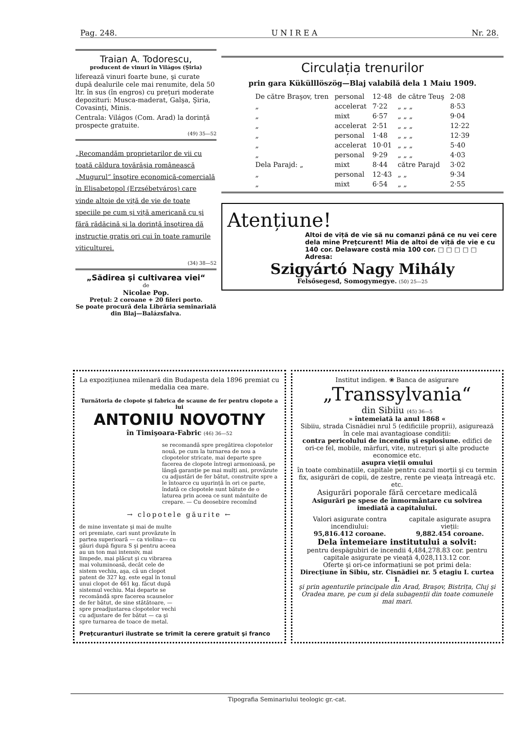Pag. 248. U N I R E A Nr. 28.
Traian A. Todorescu,
producent de vinuri în Világos (Şiria)
liferează vinuri foarte bune, şi curate după dealurile cele mai renumite, dela 50 ltr. în sus (în engros) cu prețuri moderate depozituri: Musca-maderat, Galşa, Şiria, Covasinți, Minis.
Centrala: Világos (Com. Arad) la dorință prospecte gratuite.
(49) 35—52
„Recomandăm proprietarilor de vii cu toată căldura tovărăşia românească „Mugurul“ însoțire economică-comercială în Elisabetopol (Erzsébetváros) care vinde altoie de viță de vie de toate speciile pe cum şi viță americană cu şi fără rădăcină şi la dorință însoțirea dă instrucție gratis ori cui în toate ramurile viticulturei.
(34) 38—52
„Sădirea şi cultivarea viei“
de
Nicolae Pop.
Prețul: 2 coroane + 20 fileri porto.
Se poate procură dela Librăria seminarială din Blaj—Balázsfalva.
Circulația trenurilor
prin gara Kükülllöszög—Blaj valabilă dela 1 Maiu 1909.
| De către Braşov, tren | personal | 12·48 | de către Teuş | 2·08 |
| „ | accelerat | 7·22 | „ „ „ | 8·53 |
| „ | mixt | 6·57 | „ „ „ | 9·04 |
| „ | accelerat | 2·51 | „ „ „ | 12·22 |
| „ | personal | 1·48 | „ „ „ | 12·39 |
| „ | accelerat | 10·01 | „ „ „ | 5·40 |
| „ | personal | 9·29 | „ „ „ | 4·03 |
| Dela Parajd: „ | mixt | 8·44 | către Parajd | 3·02 |
| „ | personal | 12·43 | „ „ | 9·34 |
| „ | mixt | 6·54 | „ „ | 2·55 |
Atențiune!
Altoi de viță de vie să nu comanzi până ce nu vei cere dela mine Prețcurent! Mia de altoi de viță de vie e cu 140 cor. Delaware costă mia 100 cor. □ □ □ □ □
Adresa:
Szigyártó Nagy Mihály
Felsősegesd, Somogymegye. (50) 25—25
La expozițiunea milenară din Budapesta dela 1896 premiat cu medalia cea mare.
Turnătoria de clopote şi fabrica de scaune de fer pentru clopote a lui
ANTONIU NOVOTNY
în Timişoara-Fabric (46) 36—52
se recomandă spre pregătirea clopotelor nouă, pe cum la turnarea de nou a clopotelor stricate, mai departe spre facerea de clopote întregi armonioasă, pe lângă garanție pe mai mulți ani, provăzute cu adjustări de fer bătut, construite spre a le întoarce cu uşurință în ori ce parte, îndată ce clopotele sunt bătute de o laturea prin aceea ce sunt mântuite de crepare. — Cu deosebire recomînd
→ clopotele găurite ←
de mine inventate şi mai de multe ori premiate, cari sunt provăzute în partea superioară — ca violina— cu găuri după figura S şi pentru aceea au un ton mai intensiv, mai limpede, mai plăcut şi cu vibrarea mai voluminoasă, decât cele de sistem vechiu, aşa, că un clopot patent de 327 kg. este egal în tonul unui clopot de 461 kg. făcut după sistemul vechiu. Mai departe se recomândă spre facerea scaunelor de fer bătut, de sine stătătoare, — spre preadjustarea clopotelor vechi cu adjustare de fer bătut — ca şi spre turnarea de toace de metal.
Prețcuranturi ilustrate se trimit la cerere gratuit şi franco
Institut indigen. ❀ Banca de asigurare
„Transsylvania“
din Sibiiu (45) 36—5
» întemeiată la anul 1868 «
Sibiiu, strada Cisnădiei nrul 5 (edificiile proprii), asigurează în cele mai avantagioase condiții:
contra pericolului de incendiu şi esplosiune. edifici de ori-ce fel, mobile, mărfuri, vite, nutrețuri şi alte producte economice etc.
asupra vieții omului
în toate combinațiile, capitale pentru cazul morții şi cu termin fix, asigurări de copii, de zestre, rente pe vieața întreagă etc. etc.
Asigurări poporale fără cercetare medicală
Asigurări pe spese de înmormântare cu solvirea imediată a capitalului.
Valori asigurate contra incendiului:
95,816.412 coroane.
capitale asigurate asupra vieții:
9,882.454 coroane.
Dela întemeiare institutului a solvit:
pentru despăgubiri de incendii 4,484,278.83 cor. pentru capitale asigurate pe vieață 4,028,113.12 cor.
Oferte şi ori-ce informațiuni se pot primi dela:
Direcțiune în Sibiu, str. Cisnădiei nr. 5 etagiu I. curtea I.
şi prin agenturile principale din Arad, Braşov, Bistrița, Cluj şi Oradea mare, pe cum şi dela subagenții din toate comunele mai mari.
Tipografia Seminariului teologic gr.-cat.